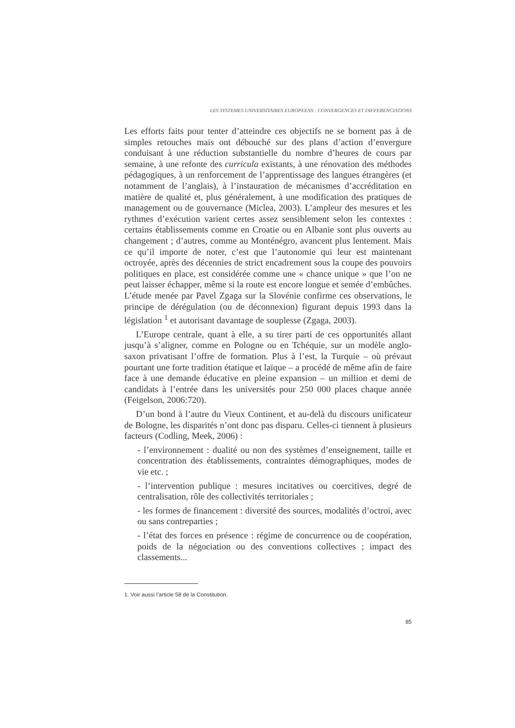LES SYSTEMES UNIVERSITAIRES EUROPEENS : CONVERGENCES ET DIFFERENCIATIONS
Les efforts faits pour tenter d’atteindre ces objectifs ne se bornent pas à de simples retouches mais ont débouché sur des plans d’action d’envergure conduisant à une réduction substantielle du nombre d’heures de cours par semaine, à une refonte des curricula existants, à une rénovation des méthodes pédagogiques, à un renforcement de l’apprentissage des langues étrangères (et notamment de l’anglais), à l’instauration de mécanismes d’accréditation en matière de qualité et, plus généralement, à une modification des pratiques de management ou de gouvernance (Miclea, 2003). L’ampleur des mesures et les rythmes d’exécution varient certes assez sensiblement selon les contextes : certains établissements comme en Croatie ou en Albanie sont plus ouverts au changement ; d’autres, comme au Monténégro, avancent plus lentement. Mais ce qu’il importe de noter, c’est que l’autonomie qui leur est maintenant octroyée, après des décennies de strict encadrement sous la coupe des pouvoirs politiques en place, est considérée comme une « chance unique » que l’on ne peut laisser échapper, même si la route est encore longue et semée d’embûches. L’étude menée par Pavel Zgaga sur la Slovénie confirme ces observations, le principe de dérégulation (ou de déconnexion) figurant depuis 1993 dans la législation <sup>1</sup> et autorisant davantage de souplesse (Zgaga, 2003).
L’Europe centrale, quant à elle, a su tirer parti de ces opportunités allant jusqu’à s’aligner, comme en Pologne ou en Tchéquie, sur un modèle anglo-saxon privatisant l’offre de formation. Plus à l’est, la Turquie – où prévaut pourtant une forte tradition étatique et laïque – a procédé de même afin de faire face à une demande éducative en pleine expansion – un million et demi de candidats à l’entrée dans les universités pour 250 000 places chaque année (Feigelson, 2006:720).
D’un bond à l’autre du Vieux Continent, et au-delà du discours unificateur de Bologne, les disparités n’ont donc pas disparu. Celles-ci tiennent à plusieurs facteurs (Codling, Meek, 2006) :
- l’environnement : dualité ou non des systèmes d’enseignement, taille et concentration des établissements, contraintes démographiques, modes de vie etc. ;
- l’intervention publique : mesures incitatives ou coercitives, degré de centralisation, rôle des collectivités territoriales ;
- les formes de financement : diversité des sources, modalités d’octroi, avec ou sans contreparties ;
- l’état des forces en présence : régime de concurrence ou de coopération, poids de la négociation ou des conventions collectives ; impact des classements...
1. Voir aussi l’article 58 de la Constitution.
85